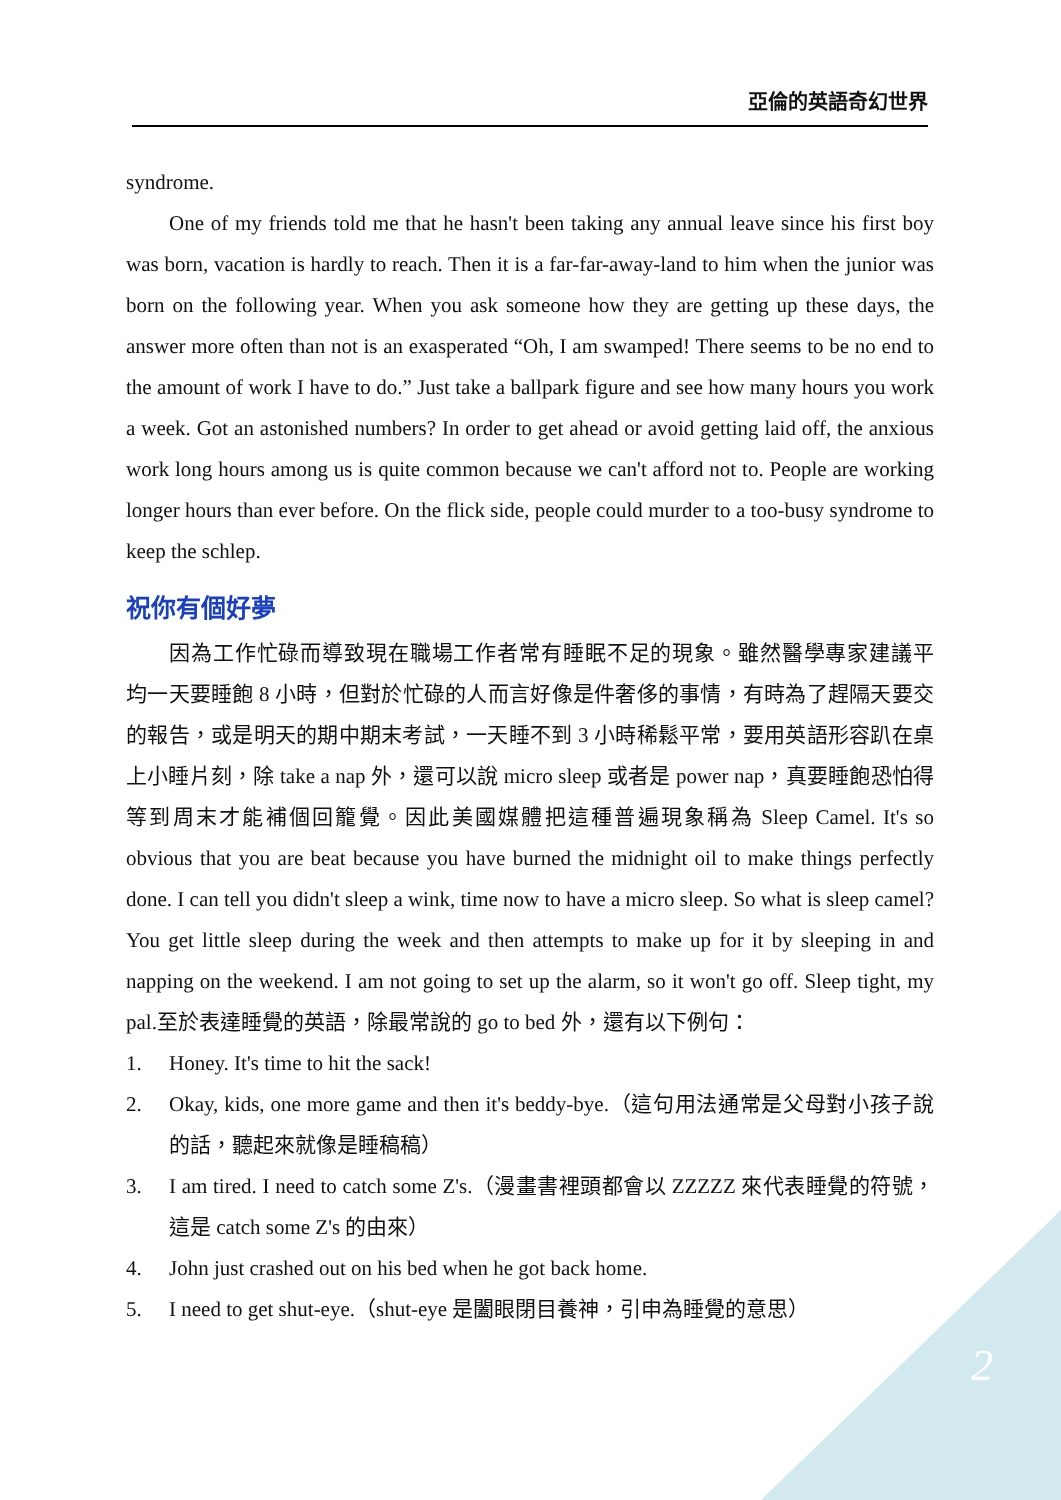亞倫的英語奇幻世界
syndrome.
One of my friends told me that he hasn't been taking any annual leave since his first boy was born, vacation is hardly to reach. Then it is a far-far-away-land to him when the junior was born on the following year. When you ask someone how they are getting up these days, the answer more often than not is an exasperated “Oh, I am swamped! There seems to be no end to the amount of work I have to do.” Just take a ballpark figure and see how many hours you work a week. Got an astonished numbers? In order to get ahead or avoid getting laid off, the anxious work long hours among us is quite common because we can't afford not to. People are working longer hours than ever before. On the flick side, people could murder to a too-busy syndrome to keep the schlep.
祝你有個好夢
因為工作忙碌而導致現在職場工作者常有睡眠不足的現象。雖然醫學專家建議平　均一天要睡飽 8 小時，但對於忙碌的人而言好像是件奢侈的事情，有時為了趕隔天要交的報告，或是明天的期中期末考試，一天睡不到 3 小時稀鬆平常，要用英語形容趴在桌上小睡片刻，除 take a nap 外，還可以說 micro sleep 或者是 power nap，真要睡飽恐怕得等到周末才能補個回籠覺。因此美國媒體把這種普遍現象稱為 Sleep Camel. It's so obvious that you are beat because you have burned the midnight oil to make things perfectly done. I can tell you didn't sleep a wink, time now to have a micro sleep. So what is sleep camel? You get little sleep during the week and then attempts to make up for it by sleeping in and napping on the weekend. I am not going to set up the alarm, so it won't go off. Sleep tight, my pal.至於表達睡覺的英語，除最常說的 go to bed 外，還有以下例句：
1. Honey. It's time to hit the sack!
2. Okay, kids, one more game and then it's beddy-bye.（這句用法通常是父母對小孩子說的話，聽起來就像是睡稿稿）
3. I am tired. I need to catch some Z's.（漫畫書裡頭都會以 ZZZZZ 來代表睡覺的符號，這是 catch some Z's 的由來）
4. John just crashed out on his bed when he got back home.
5. I need to get shut-eye.（shut-eye 是闔眼閉目養神，引申為睡覺的意思）
2